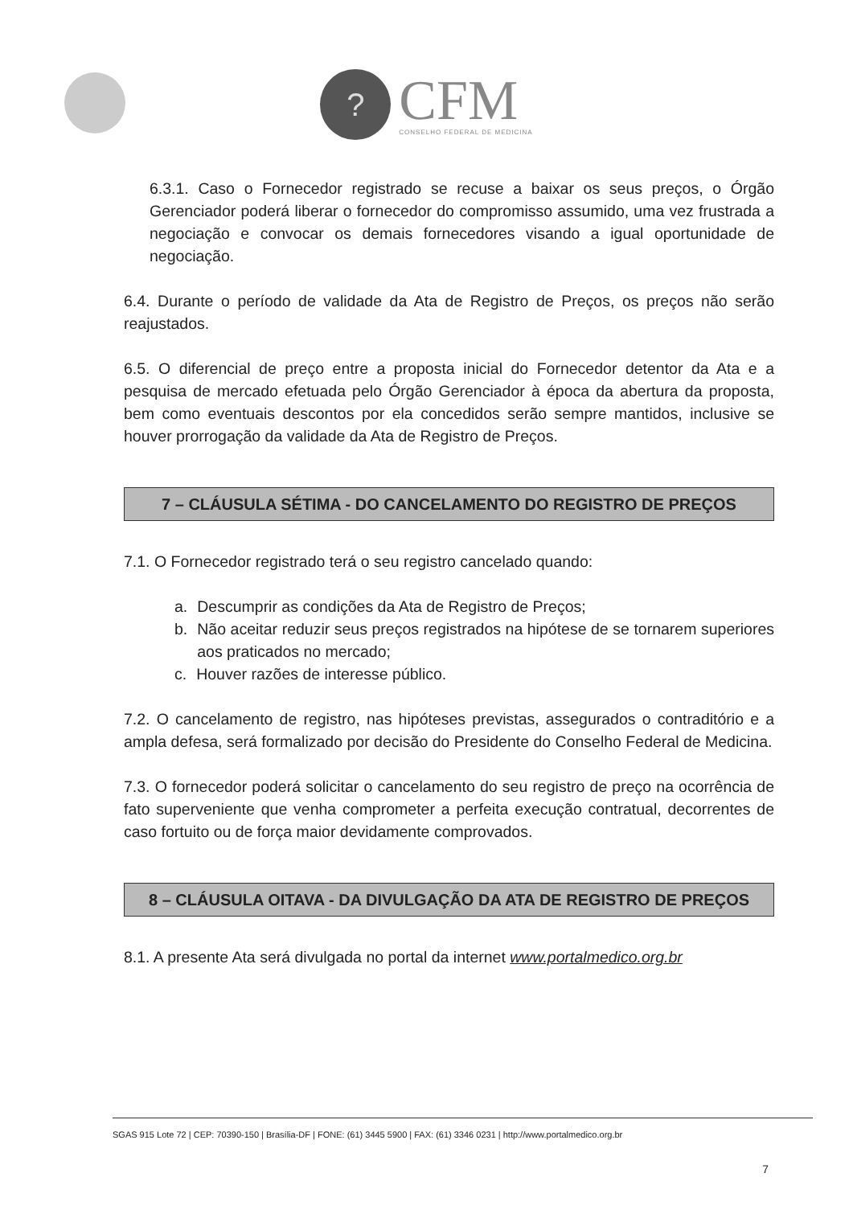?
CFM
CONSELHO FEDERAL DE MEDICINA
6.3.1. Caso o Fornecedor registrado se recuse a baixar os seus preços, o Órgão Gerenciador poderá liberar o fornecedor do compromisso assumido, uma vez frustrada a negociação e convocar os demais fornecedores visando a igual oportunidade de negociação.
6.4. Durante o período de validade da Ata de Registro de Preços, os preços não serão reajustados.
6.5. O diferencial de preço entre a proposta inicial do Fornecedor detentor da Ata e a pesquisa de mercado efetuada pelo Órgão Gerenciador à época da abertura da proposta, bem como eventuais descontos por ela concedidos serão sempre mantidos, inclusive se houver prorrogação da validade da Ata de Registro de Preços.
7 – CLÁUSULA SÉTIMA - DO CANCELAMENTO DO REGISTRO DE PREÇOS
7.1. O Fornecedor registrado terá o seu registro cancelado quando:
a. Descumprir as condições da Ata de Registro de Preços;
b. Não aceitar reduzir seus preços registrados na hipótese de se tornarem superiores aos praticados no mercado;
c. Houver razões de interesse público.
7.2. O cancelamento de registro, nas hipóteses previstas, assegurados o contraditório e a ampla defesa, será formalizado por decisão do Presidente do Conselho Federal de Medicina.
7.3. O fornecedor poderá solicitar o cancelamento do seu registro de preço na ocorrência de fato superveniente que venha comprometer a perfeita execução contratual, decorrentes de caso fortuito ou de força maior devidamente comprovados.
8 – CLÁUSULA OITAVA - DA DIVULGAÇÃO DA ATA DE REGISTRO DE PREÇOS
8.1. A presente Ata será divulgada no portal da internet www.portalmedico.org.br
SGAS 915 Lote 72 | CEP: 70390-150 | Brasília-DF | FONE: (61) 3445 5900 | FAX: (61) 3346 0231 | http://www.portalmedico.org.br
7